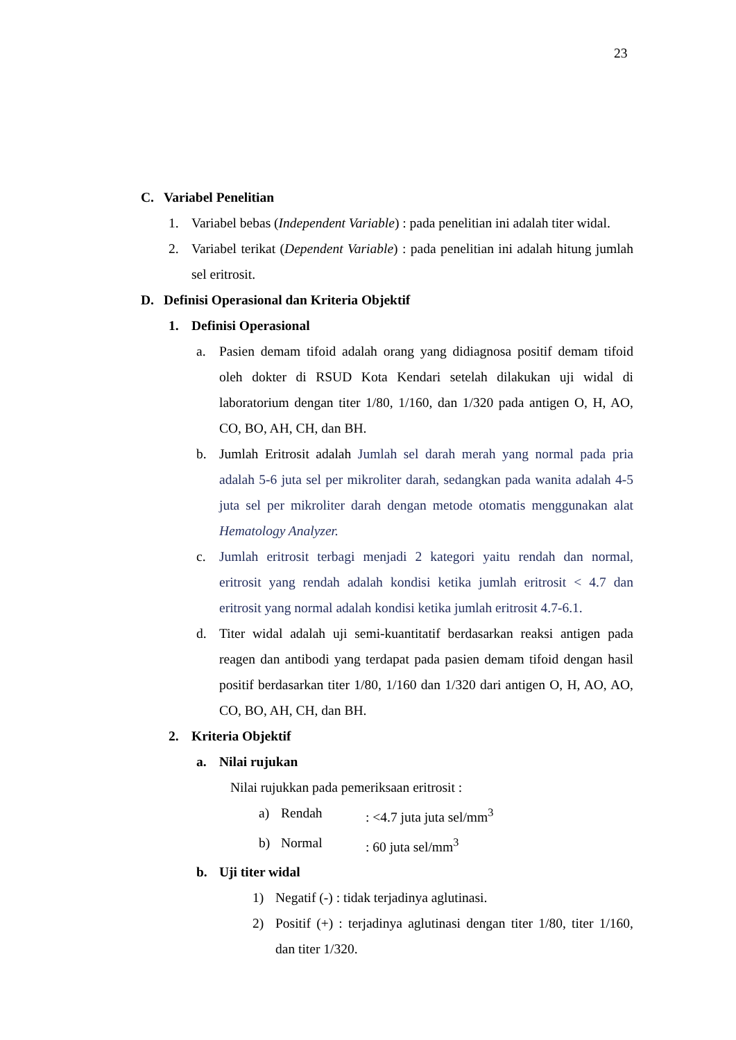23
C. Variabel Penelitian
1. Variabel bebas (Independent Variable) : pada penelitian ini adalah titer widal.
2. Variabel terikat (Dependent Variable) : pada penelitian ini adalah hitung jumlah sel eritrosit.
D. Definisi Operasional dan Kriteria Objektif
1. Definisi Operasional
a. Pasien demam tifoid adalah orang yang didiagnosa positif demam tifoid oleh dokter di RSUD Kota Kendari setelah dilakukan uji widal di laboratorium dengan titer 1/80, 1/160, dan 1/320 pada antigen O, H, AO, CO, BO, AH, CH, dan BH.
b. Jumlah Eritrosit adalah Jumlah sel darah merah yang normal pada pria adalah 5-6 juta sel per mikroliter darah, sedangkan pada wanita adalah 4-5 juta sel per mikroliter darah dengan metode otomatis menggunakan alat Hematology Analyzer.
c. Jumlah eritrosit terbagi menjadi 2 kategori yaitu rendah dan normal, eritrosit yang rendah adalah kondisi ketika jumlah eritrosit < 4.7 dan eritrosit yang normal adalah kondisi ketika jumlah eritrosit 4.7-6.1.
d. Titer widal adalah uji semi-kuantitatif berdasarkan reaksi antigen pada reagen dan antibodi yang terdapat pada pasien demam tifoid dengan hasil positif berdasarkan titer 1/80, 1/160 dan 1/320 dari antigen O, H, AO, AO, CO, BO, AH, CH, dan BH.
2. Kriteria Objektif
a. Nilai rujukan
Nilai rujukkan pada pemeriksaan eritrosit :
a) Rendah: <4.7 juta juta sel/mm<sup>3</sup>
b) Normal: 60 juta sel/mm<sup>3</sup>
b. Uji titer widal
1) Negatif (-) : tidak terjadinya aglutinasi.
2) Positif (+) : terjadinya aglutinasi dengan titer 1/80, titer 1/160, dan titer 1/320.